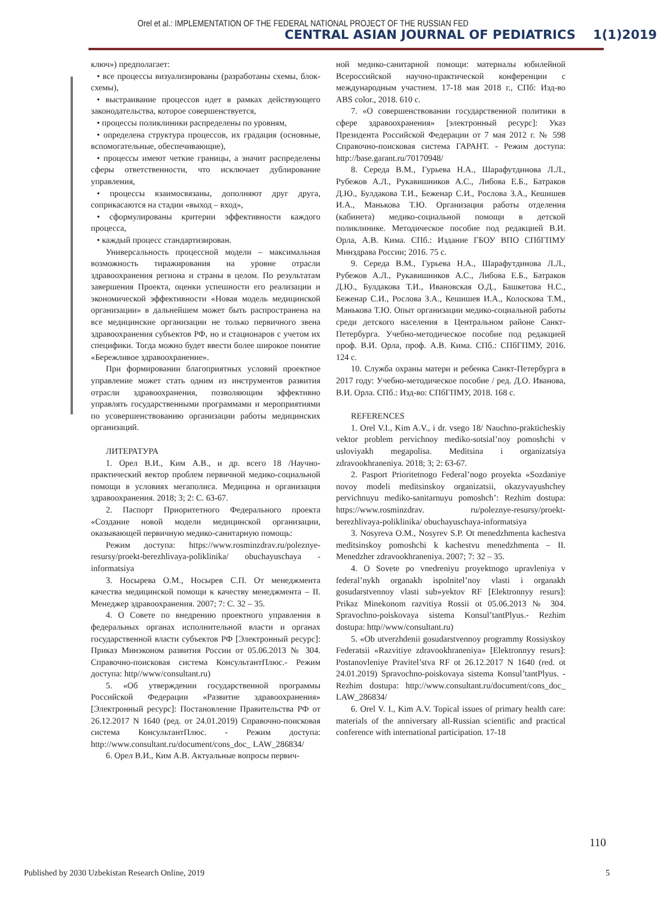Orel et al.: IMPLEMENTATION OF THE FEDERAL NATIONAL PROJECT OF THE RUSSIAN FED
CENTRAL ASIAN JOURNAL OF PEDIATRICS 1(1)2019
ключ») предполагает:
• все процессы визуализированы (разработаны схемы, блок-схемы),
• выстраивание процессов идет в рамках действующего законодательства, которое совершенствуется,
• процессы поликлиники распределены по уровням,
• определена структура процессов, их градация (основные, вспомогательные, обеспечивающие),
• процессы имеют четкие границы, а значит распределены сферы ответственности, что исключает дублирование управления,
• процессы взаимосвязаны, дополняют друг друга, соприкасаются на стадии «выход – вход»,
• сформулированы критерии эффективности каждого процесса,
• каждый процесс стандартизирован.
Универсальность процессной модели – максимальная возможность тиражирования на уровне отрасли здравоохранения региона и страны в целом. По результатам завершения Проекта, оценки успешности его реализации и экономической эффективности «Новая модель медицинской организации» в дальнейшем может быть распространена на все медицинские организации не только первичного звена здравоохранения субъектов РФ, но и стационаров с учетом их специфики. Тогда можно будет ввести более широкое понятие «Бережливое здравоохранение».
При формировании благоприятных условий проектное управление может стать одним из инструментов развития отрасли здравоохранения, позволяющим эффективно управлять государственными программами и мероприятиями по усовершенствованию организации работы медицинских организаций.
ЛИТЕРАТУРА
1. Орел В.И., Ким А.В., и др. всего 18 /Научно-практический вектор проблем первичной медико-социальной помощи в условиях мегаполиса. Медицина и организация здравоохранения. 2018; 3; 2: С. 63-67.
2. Паспорт Приоритетного Федерального проекта «Создание новой модели медицинской организации, оказывающей первичную медико-санитарную помощь:
Режим доступа: https://www.rosminzdrav.ru/poleznye-resursy/proekt-berezhlivaya-poliklinika/ obuchayuschaya -informatsiya
3. Носырева О.М., Носырев С.П. От менеджмента качества медицинской помощи к качеству менеджмента – II. Менеджер здравоохранения. 2007; 7: С. 32 – 35.
4. О Совете по внедрению проектного управления в федеральных органах исполнительной власти и органах государственной власти субъектов РФ [Электронный ресурс]: Приказ Минэконом развития России от 05.06.2013 № 304. Справочно-поисковая система КонсультантПлюс.- Режим доступа: http//www/consultant.ru)
5. «Об утверждении государственной программы Российской Федерации «Развитие здравоохранения» [Электронный ресурс]: Постановление Правительства РФ от 26.12.2017 N 1640 (ред. от 24.01.2019) Справочно-поисковая система КонсультантПлюс. - Режим доступа: http://www.consultant.ru/document/cons_doc_ LAW_286834/
6. Орел В.И., Ким А.В. Актуальные вопросы первич-
ной медико-санитарной помощи: материалы юбилейной Всероссийской научно-практической конференции с международным участием. 17-18 мая 2018 г., СПб: Изд-во ABS color., 2018. 610 с.
7. «О совершенствовании государственной политики в сфере здравоохранения» [электронный ресурс]: Указ Президента Российской Федерации от 7 мая 2012 г. № 598 Справочно-поисковая система ГАРАНТ. - Режим доступа: http://base.garant.ru/70170948/
8. Середа В.М., Гурьева Н.А., Шарафутдинова Л.Л., Рубежов А.Л., Рукавишников А.С., Либова Е.Б., Батраков Д.Ю., Булдакова Т.И., Беженар С.И., Рослова З.А., Кешишев И.А., Манькова Т.Ю. Организация работы отделения (кабинета) медико-социальной помощи в детской поликлинике. Методическое пособие под редакцией В.И. Орла, А.В. Кима. СПб.: Издание ГБОУ ВПО СПбГПМУ Минздрава России; 2016. 75 с.
9. Середа В.М., Гурьева Н.А., Шарафутдинова Л.Л., Рубежов А.Л., Рукавишников А.С., Либова Е.Б., Батраков Д.Ю., Булдакова Т.И., Ивановская О.Д., Башкетова Н.С., Беженар С.И., Рослова З.А., Кешишев И.А., Колоскова Т.М., Манькова Т.Ю. Опыт организации медико-социальной работы среди детского населения в Центральном районе Санкт-Петербурга. Учебно-методическое пособие под редакцией проф. В.И. Орла, проф. А.В. Кима. СПб.: СПбГПМУ, 2016. 124 с.
10. Служба охраны матери и ребенка Санкт-Петербурга в 2017 году: Учебно-методическое пособие / ред. Д.О. Иванова, В.И. Орла. СПб.: Изд-во: СПбГПМУ, 2018. 168 с.
REFERENCES
1. Orel V.I., Kim A.V., i dr. vsego 18/ Nauchno-prakticheskiy vektor problem pervichnoy mediko-sotsial’noy pomoshchi v usloviyakh megapolisa. Meditsina i organizatsiya zdravookhraneniya. 2018; 3; 2: 63-67.
2. Pasport Prioritetnogo Federal’nogo proyekta «Sozdaniye novoy modeli meditsinskoy organizatsii, okazyvayushchey pervichnuyu mediko-sanitarnuyu pomoshch’: Rezhim dostupa: https://www.rosminzdrav. ru/poleznye-resursy/proekt-berezhlivaya-poliklinika/ obuchayuschaya-informatsiya
3. Nosyreva O.M., Nosyrev S.P. Ot menedzhmenta kachestva meditsinskoy pomoshchi k kachestvu menedzhmenta – II. Menedzher zdravookhraneniya. 2007; 7: 32 – 35.
4. O Sovete po vnedreniyu proyektnogo upravleniya v federal’nykh organakh ispolnitel’noy vlasti i organakh gosudarstvennoy vlasti sub»yektov RF [Elektronnyy resurs]: Prikaz Minekonom razvitiya Rossii ot 05.06.2013 № 304. Spravochno-poiskovaya sistema Konsul’tantPlyus.- Rezhim dostupa: http//www/consultant.ru)
5. «Ob utverzhdenii gosudarstvennoy programmy Rossiyskoy Federatsii «Razvitiye zdravookhraneniya» [Elektronnyy resurs]: Postanovleniye Pravitel’stva RF ot 26.12.2017 N 1640 (red. ot 24.01.2019) Spravochno-poiskovaya sistema Konsul’tantPlyus. - Rezhim dostupa: http://www.consultant.ru/document/cons_doc_ LAW_286834/
6. Orel V. I., Kim A.V. Topical issues of primary health care: materials of the anniversary all-Russian scientific and practical conference with international participation. 17-18
110
Published by 2030 Uzbekistan Research Online, 2019 5